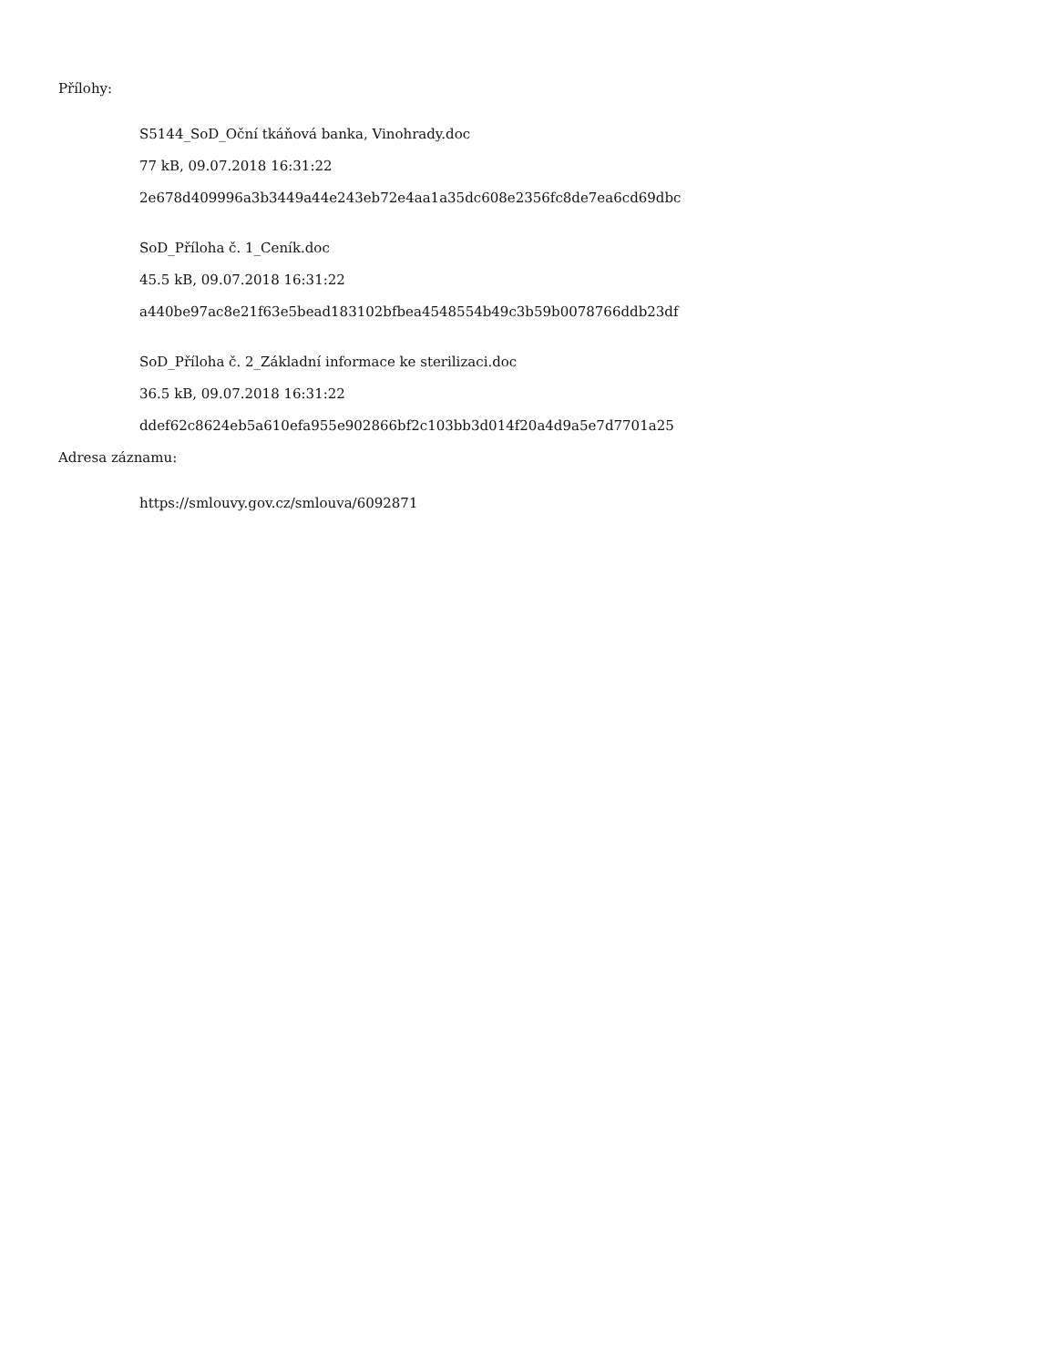Přílohy:
S5144_SoD_Oční tkáňová banka, Vinohrady.doc
77 kB, 09.07.2018 16:31:22
2e678d409996a3b3449a44e243eb72e4aa1a35dc608e2356fc8de7ea6cd69dbc
SoD_Příloha č. 1_Ceník.doc
45.5 kB, 09.07.2018 16:31:22
a440be97ac8e21f63e5bead183102bfbea4548554b49c3b59b0078766ddb23df
SoD_Příloha č. 2_Základní informace ke sterilizaci.doc
36.5 kB, 09.07.2018 16:31:22
ddef62c8624eb5a610efa955e902866bf2c103bb3d014f20a4d9a5e7d7701a25
Adresa záznamu:
https://smlouvy.gov.cz/smlouva/6092871